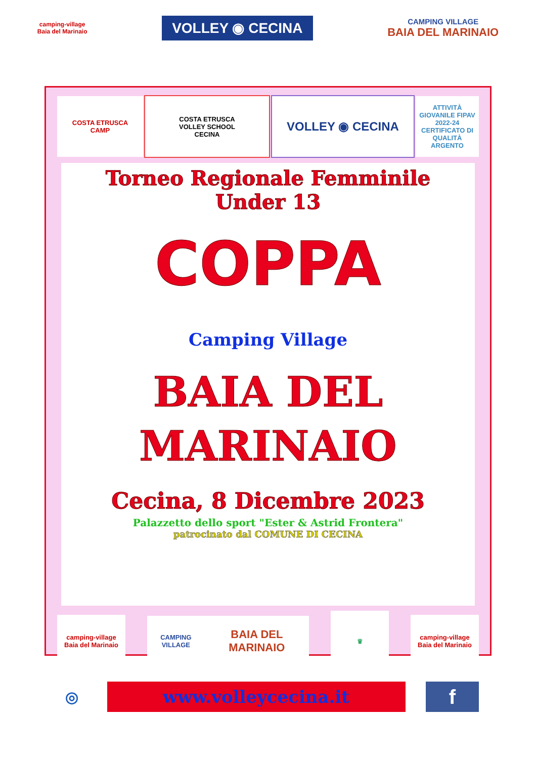camping-village
Baia del Marinaio
VOLLEY ◉ CECINA
CAMPING VILLAGE
BAIA DEL MARINAIO
COSTA ETRUSCA
CAMP
COSTA ETRUSCA
VOLLEY SCHOOL
CECINA
VOLLEY ◉ CECINA
ATTIVITÀ GIOVANILE FIPAV
2022-24
CERTIFICATO DI QUALITÀ ARGENTO
Torneo Regionale Femminile
Under 13
COPPA
Camping Village
BAIA DEL
MARINAIO
Cecina, 8 Dicembre 2023
Palazzetto dello sport "Ester & Astrid Frontera"
patrocinato dal COMUNE DI CECINA
camping-village
Baia del Marinaio
CAMPING VILLAGE
BAIA DEL MARINAIO
♛
camping-village
Baia del Marinaio
◎
www.volleycecina.it
f